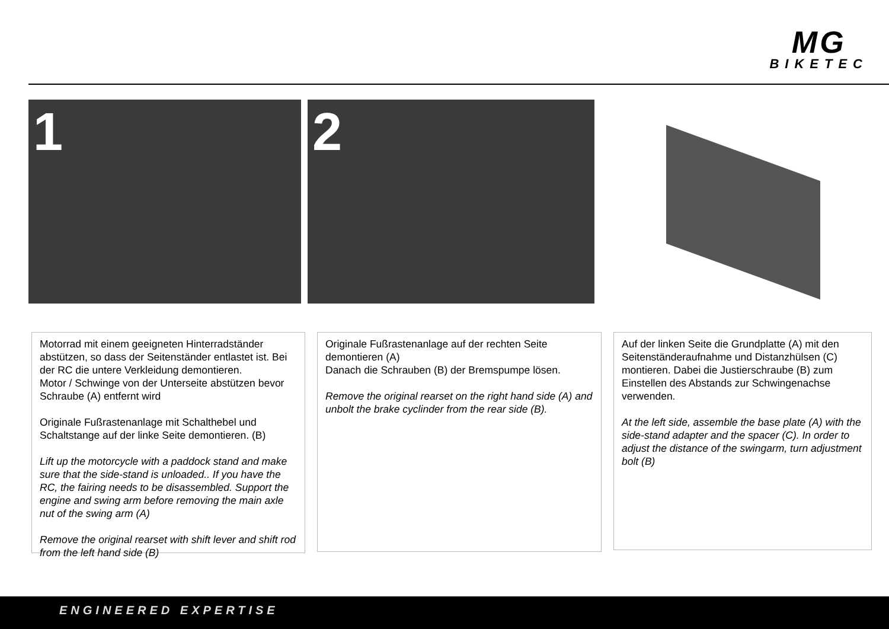MG
BIKETEC
1 2
Motorrad mit einem geeigneten Hinterradständer abstützen, so dass der Seitenständer entlastet ist. Bei der RC die untere Verkleidung demontieren.
Motor / Schwinge von der Unterseite abstützen bevor Schraube (A) entfernt wird
Originale Fußrastenanlage mit Schalthebel und Schaltstange auf der linke Seite demontieren. (B)
Lift up the motorcycle with a paddock stand and make sure that the side-stand is unloaded.. If you have the RC, the fairing needs to be disassembled. Support the engine and swing arm before removing the main axle nut of the swing arm (A)
Remove the original rearset with shift lever and shift rod from the left hand side (B)
Originale Fußrastenanlage auf der rechten Seite demontieren (A)
Danach die Schrauben (B) der Bremspumpe lösen.
Remove the original rearset on the right hand side (A) and unbolt the brake cyclinder from the rear side (B).
Auf der linken Seite die Grundplatte (A) mit den Seitenständeraufnahme und Distanzhülsen (C) montieren. Dabei die Justierschraube (B) zum Einstellen des Abstands zur Schwingenachse verwenden.
At the left side, assemble the base plate (A) with the side-stand adapter and the spacer (C). In order to adjust the distance of the swingarm, turn adjustment bolt (B)
ENGINEERED EXPERTISE